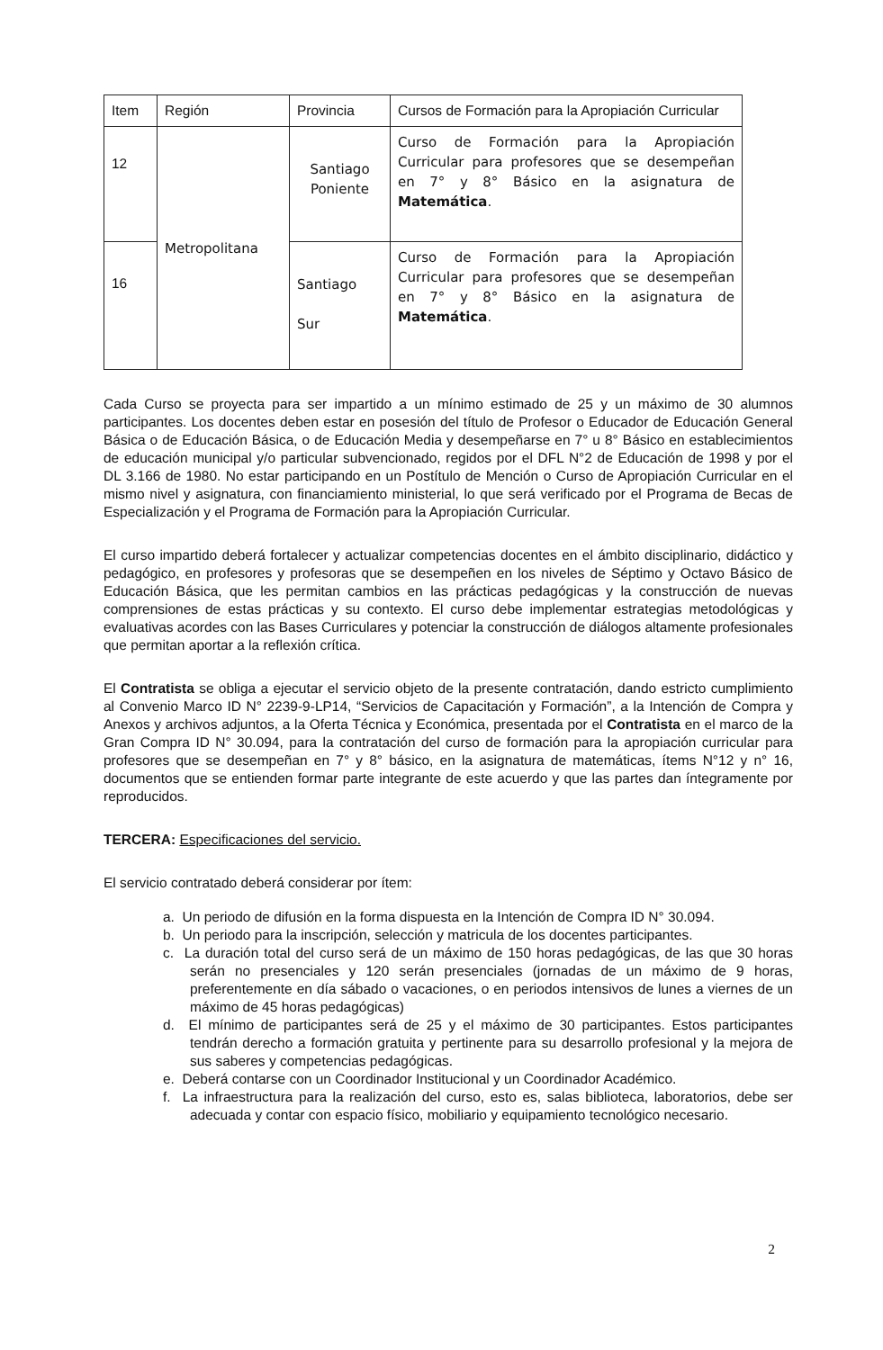| Item | Región | Provincia | Cursos de Formación para la Apropiación Curricular |
| --- | --- | --- | --- |
| 12 | Metropolitana | Santiago Poniente | Curso de Formación para la Apropiación Curricular para profesores que se desempeñan en 7° y 8° Básico en la asignatura de Matemática . |
| 16 | | Santiago Sur | Curso de Formación para la Apropiación Curricular para profesores que se desempeñan en 7° y 8° Básico en la asignatura de Matemática . |
Cada Curso se proyecta para ser impartido a un mínimo estimado de 25 y un máximo de 30 alumnos participantes. Los docentes deben estar en posesión del título de Profesor o Educador de Educación General Básica o de Educación Básica, o de Educación Media y desempeñarse en 7° u 8° Básico en establecimientos de educación municipal y/o particular subvencionado, regidos por el DFL N°2 de Educación de 1998 y por el DL 3.166 de 1980. No estar participando en un Postítulo de Mención o Curso de Apropiación Curricular en el mismo nivel y asignatura, con financiamiento ministerial, lo que será verificado por el Programa de Becas de Especialización y el Programa de Formación para la Apropiación Curricular.
El curso impartido deberá fortalecer y actualizar competencias docentes en el ámbito disciplinario, didáctico y pedagógico, en profesores y profesoras que se desempeñen en los niveles de Séptimo y Octavo Básico de Educación Básica, que les permitan cambios en las prácticas pedagógicas y la construcción de nuevas comprensiones de estas prácticas y su contexto. El curso debe implementar estrategias metodológicas y evaluativas acordes con las Bases Curriculares y potenciar la construcción de diálogos altamente profesionales que permitan aportar a la reflexión crítica.
El Contratista se obliga a ejecutar el servicio objeto de la presente contratación, dando estricto cumplimiento al Convenio Marco ID N° 2239-9-LP14, “Servicios de Capacitación y Formación”, a la Intención de Compra y Anexos y archivos adjuntos, a la Oferta Técnica y Económica, presentada por el Contratista en el marco de la Gran Compra ID N° 30.094, para la contratación del curso de formación para la apropiación curricular para profesores que se desempeñan en 7° y 8° básico, en la asignatura de matemáticas, ítems N°12 y n° 16, documentos que se entienden formar parte integrante de este acuerdo y que las partes dan íntegramente por reproducidos.
TERCERA: Especificaciones del servicio.
El servicio contratado deberá considerar por ítem:
a. Un periodo de difusión en la forma dispuesta en la Intención de Compra ID N° 30.094.
b. Un periodo para la inscripción, selección y matricula de los docentes participantes.
c. La duración total del curso será de un máximo de 150 horas pedagógicas, de las que 30 horas serán no presenciales y 120 serán presenciales (jornadas de un máximo de 9 horas, preferentemente en día sábado o vacaciones, o en periodos intensivos de lunes a viernes de un máximo de 45 horas pedagógicas)
d. El mínimo de participantes será de 25 y el máximo de 30 participantes. Estos participantes tendrán derecho a formación gratuita y pertinente para su desarrollo profesional y la mejora de sus saberes y competencias pedagógicas.
e. Deberá contarse con un Coordinador Institucional y un Coordinador Académico.
f. La infraestructura para la realización del curso, esto es, salas biblioteca, laboratorios, debe ser adecuada y contar con espacio físico, mobiliario y equipamiento tecnológico necesario.
2